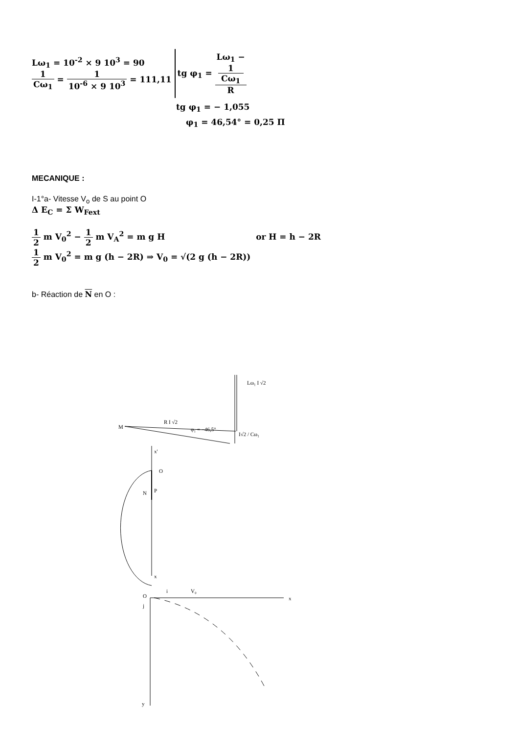Lω<sub>1</sub> = 10<sup>-2</sup> × 9 10<sup>3</sup> = 90
1 Cω<sub>1</sub> = 1 10<sup>-6</sup> × 9 10<sup>3</sup> = 111,11
tg φ<sub>1</sub> = Lω<sub>1</sub> −
1
Cω<sub>1</sub> R
tg φ<sub>1</sub> = − 1,055
φ<sub>1</sub> = 46,54° = 0,25 Π
MECANIQUE :
I-1°a- Vitesse V<sub>o</sub> de S au point O
Δ E<sub>C</sub> = Σ W<sub>Fext</sub>
1 2 m V<sub>0</sub><sup>2</sup> − 1 2 m V<sub>A</sub><sup>2</sup> = m g H or H = h − 2R
1 2 m V<sub>0</sub><sup>2</sup> = m g (h − 2R) ⇒ V<sub>0</sub> = √(2 g (h − 2R))
b- Réaction de N en O :
Lω₁ I √2
R I √2
M
φ₁ = −46,5°
I√2 / Cω₁
x'
x
O
P
N
x
y
O
i
V₀
j